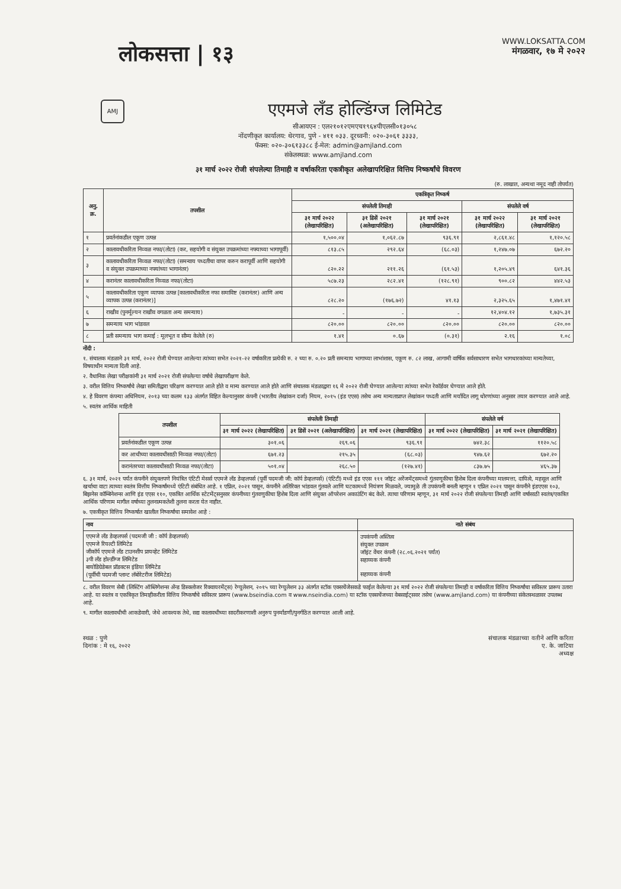लोकसत्ता | १३
WWW.LOKSATTA.COM
मंगळवार, १७ मे २०२२
AMJ
एएमजे लँड होल्डिंग्ज लिमिटेड
सीआयएन : एल२१०१२एमएच१९६४पीएलसी०१३०५८
नोंदणीकृत कार्यालय: थेरगाव, पुणे - ४११ ०३३. दूरध्वनी: ०२०-३०६१ ३३३३,
फॅक्स: ०२०-३०६१३३८८ ई-मेल: admin@amjland.com
संकेतस्थळ: www.amjland.com
३१ मार्च २०२२ रोजी संपलेल्या तिमाही व वर्षाकरिता एकत्रीकृत अलेखापरिक्षित वित्तिय निष्कर्षांचे विवरण
(रु. लाखात, अन्यथा नमूद नाही तोपर्यंत)
| अनु. क्र. | तपशील | एकत्रिकृत निष्कर्ष | | | | |
| --- | --- | --- | --- | --- | --- | --- |
| | | संपलेली तिमाही | | | संपलेले वर्ष | |
| | | ३१ मार्च २०२२ (लेखापरिक्षित) | ३१ डिसें २०२१ (अलेखापरिक्षित) | ३१ मार्च २०२१ (लेखापरिक्षित) | ३१ मार्च २०२२ (लेखापरिक्षित) | ३१ मार्च २०२१ (लेखापरिक्षित) |
| १ | प्रवर्तनांकडील एकूण उत्पन्न | १,५००.०४ | १,०६२.८७ | ९३६.९१ | २,८६१.४८ | १,१२०.५८ |
| २ | कालावधीकरिता निव्वळ नफा/(तोटा) (कर, सहयोगी व संयुक्त उपक्रमांच्या नफ्याच्या भागापूर्वी) | ८१३.८५ | २९२.६४ | (६८.०३) | १,२४७.०७ | ६७२.२० |
| ३ | कालावधीकरिता निव्वळ नफा/(तोटा) (समन्वाय पध्दतीचा वापर करुन करापूर्वी आणि सहयोगी व संयुक्त उपक्रमाच्या नफ्यांच्या भागानंतर) | ८२०.२२ | २११.२६ | (६१.५३) | १,२०५.४९ | ६४१.३६ |
| ४ | करानंतर कालावधीकरिता निव्वळ नफा/(तोटा) | ५८७.२३ | २८२.४१ | (१२८.९१) | ९००.८२ | ४४२.५३ |
| ५ | कालावधीकरिता एकूण व्यापक उत्पन्न [कालावधीकरिता नफा समाविष्ट (करानंतर) आणि अन्य व्यापक उत्पन्न (करानंतर)] | ८२८.२० | (१७६.७२) | ४१.१३ | २,३२५.६५ | १,४७१.४१ |
| ६ | राखीव (पुनर्मूल्यन राखीव वगळता अन्य समन्याय) | - | - | - | १२,४०४.१२ | १,७३५.३१ |
| ७ | समन्याय भाग भांडवल | ८२०.०० | ८२०.०० | ८२०.०० | ८२०.०० | ८२०.०० |
| ८ | प्रती समन्याय भाग कमाई : मूलभूत व सौम्य केलेले (रु) | १.४१ | ०.६७ | (०.३१) | २.१६ | १.०८ |
नोंदी :
१. संचालक मंडळाने ३१ मार्च, २०२२ रोजी घेण्यात आलेल्या त्यांच्या सभेत २०२१-२२ वर्षाकरिता प्रत्येकी रु. २ च्या रु. ०.२० प्रती समन्याय भागाच्या लाभांशास, एकूण रु. ८२ लाख, आगामी वार्षिक सर्वसाधारण सभेत भागधारकांच्या मान्यतेच्या, विषयाधीन मान्यता दिली आहे.
२. वैधानिक लेखा परीक्षकांनी ३१ मार्च २०२१ रोजी संपलेल्या वर्षाचे लेखापरीक्षण केले.
३. वरील वित्तिय निष्कर्षांचे लेखा समितीद्वारा परिक्षण करण्यात आले होते व मान्य करण्यात आले होते आणि संचालक मंडळाद्वारा १६ मे २०२२ रोजी घेण्यात आलेल्या त्यांच्या सभेत रेकॉर्डवर घेण्यात आले होते.
४. हे विवरण कंपन्या अधिनियम, २०१३ च्या कलम १३३ अंतर्गत विहित केल्यानुसार कंपनी (भारतीय लेखांकन दर्जा) नियम, २०१५ (इंड एएस) तसेच अन्य मान्यताप्राप्त लेखांकन पध्दती आणि मर्यादित लागू धोरणांच्या अनुसार तयार करण्यात आले आहे.
५. स्वतंत्र आर्थिक माहिती
| तपशील | संपलेली तिमाही | | | संपलेले वर्ष | |
| --- | --- | --- | --- | --- | --- |
| | ३१ मार्च २०२२ (लेखापरिक्षित) | ३१ डिसें २०२१ (अलेखापरिक्षित) | ३१ मार्च २०२१ (लेखापरिक्षित) | ३१ मार्च २०२२ (लेखापरिक्षित) | ३१ मार्च २०२१ (लेखापरिक्षित) |
| प्रवर्तनांकडील एकूण उत्पन्न | ३०१.०६ | २६९.०६ | ९३६.९१ | ७४२.३८ | ११२०.५८ |
| कर आधीच्या कालावधीसाठी निव्वळ नफा/(तोटा) | ६७१.२३ | २१५.३५ | (६८.०३) | ९४७.६२ | ६७२.२० |
| करानंतरच्या कालावधीसाठी निव्वळ नफा/(तोटा) | ५०१.०४ | २६८.५० | (१२७.४१) | ८३७.७५ | ४६५.३७ |
६. ३१ मार्च, २०२१ पर्यंत कंपनीने संयुक्तपणे नियंत्रित एंटिटी मेसर्स एएमजे लँड डेव्हलपर्स (पूर्वी पदमजी जी: कॉर्प डेव्हलपर्स) (एंटिटी) मध्ये इंड एएस १११ जॉइंट अरेंजमेंट्समध्ये गुंतवणूकीचा हिशेब दिला कंपनीच्या मालमत्ता, दायित्वे, महसूल आणि खर्चाचा वाटा त्याच्या स्वतंत्र वित्तीय निष्कर्षांमध्ये एंटिटी संबंधित आहे. १ एप्रिल, २०२१ पासून, कंपनीने अतिरिक्त भांडवल गुंतवले आणि घटकामध्ये नियंत्रण मिळवले, ज्यामुळे ती उपकंपनी बनली म्हणून १ एप्रिल २०२१ पासून कंपनीने इंडएएस १०३, बिझनेस कॉम्बिनेशन्स आणि इंड एएस ११०, एकत्रित आर्थिक स्टेटमेंट्सनुसार कंपनीच्या गुंतवणुकीचा हिशेब दिला आणि संयुक्त ऑपरेशन अकाउंटिंग बंद केले. त्याचा परिणाम म्हणून, ३१ मार्च २०२२ रोजी संपलेल्या तिमाही आणि वर्षासाठी स्वतंत्र/एकत्रित आर्थिक परिणाम मागील वर्षाच्या तुलनात्मकतेशी तुलना करता येत नाहीत.
७. एकत्रीकृत वित्तिय निष्कर्षात खालील निष्कर्षांचा समावेश आहे :
| नाव | नाते संबंध |
| --- | --- |
| एएमजे लँड डेव्हलपर्स (पदमजी जी : कॉर्प डेव्हलपर्स) एएमजे रियल्टी लिमिटेड जीकॉर्प एएमजे लँड टाउनशीप प्रायव्हेट लिमिटेड ३पी लँड होल्डींग्ज लिमिटेड बायोडिग्रेडेबल प्रॉडक्टस इंडिया लिमिटेड (पूर्वीची पदमजी प्लान्ट लॅबोरेटरीज लिमिटेड) | उपकंपनी अस्तित्व संयुक्त उपक्रम जॉइंट वेंचर कंपनी (२८.०६.२०२१ पर्यंत) सहाय्यक कंपनी सहाय्यक कंपनी |
८. वरील विवरण सेबी (लिस्टिंग ऑब्लिगेशन्स अँन्ड डिस्क्लोजर रिक्वायरमेंट्स) रेग्युलेशन, २०१५ च्या रेग्युलेशन ३३ अंतर्गत स्टॉक एक्सचेंजेसकडे फाईल केलेल्या ३१ मार्च २०२२ रोजी संपलेल्या तिमाही व वर्षाकरिता वित्तिय निष्कर्षांचा सविस्तर प्रारूप उतारा आहे. या स्वतंत्र व एकत्रिकृत तिमाहीकरीता वित्तिय निष्कर्षांचे सविस्तर प्रारूप (www.bseindia.com व www.nseindia.com) या स्टॉक एक्सचेंजच्या वेबसाईट्सवर तसेच (www.amjland.com) या कंपनीच्या संकेतस्थळावर उपलब्ध आहे.
९. मागील कालावधीची आकडेवारी, जेथे आवश्यक तेथे, सद्य कालावधीच्या सादरीकरणाशी अनुरुप पुनर्मांडणी/पुनर्गठित करण्यात आली आहे.
स्थळ : पुणे
दिनांक : मे १६, २०२२
संचालक मंडळाच्या वतीने आणि करिता
ए. के. जाटिया
अध्यक्ष